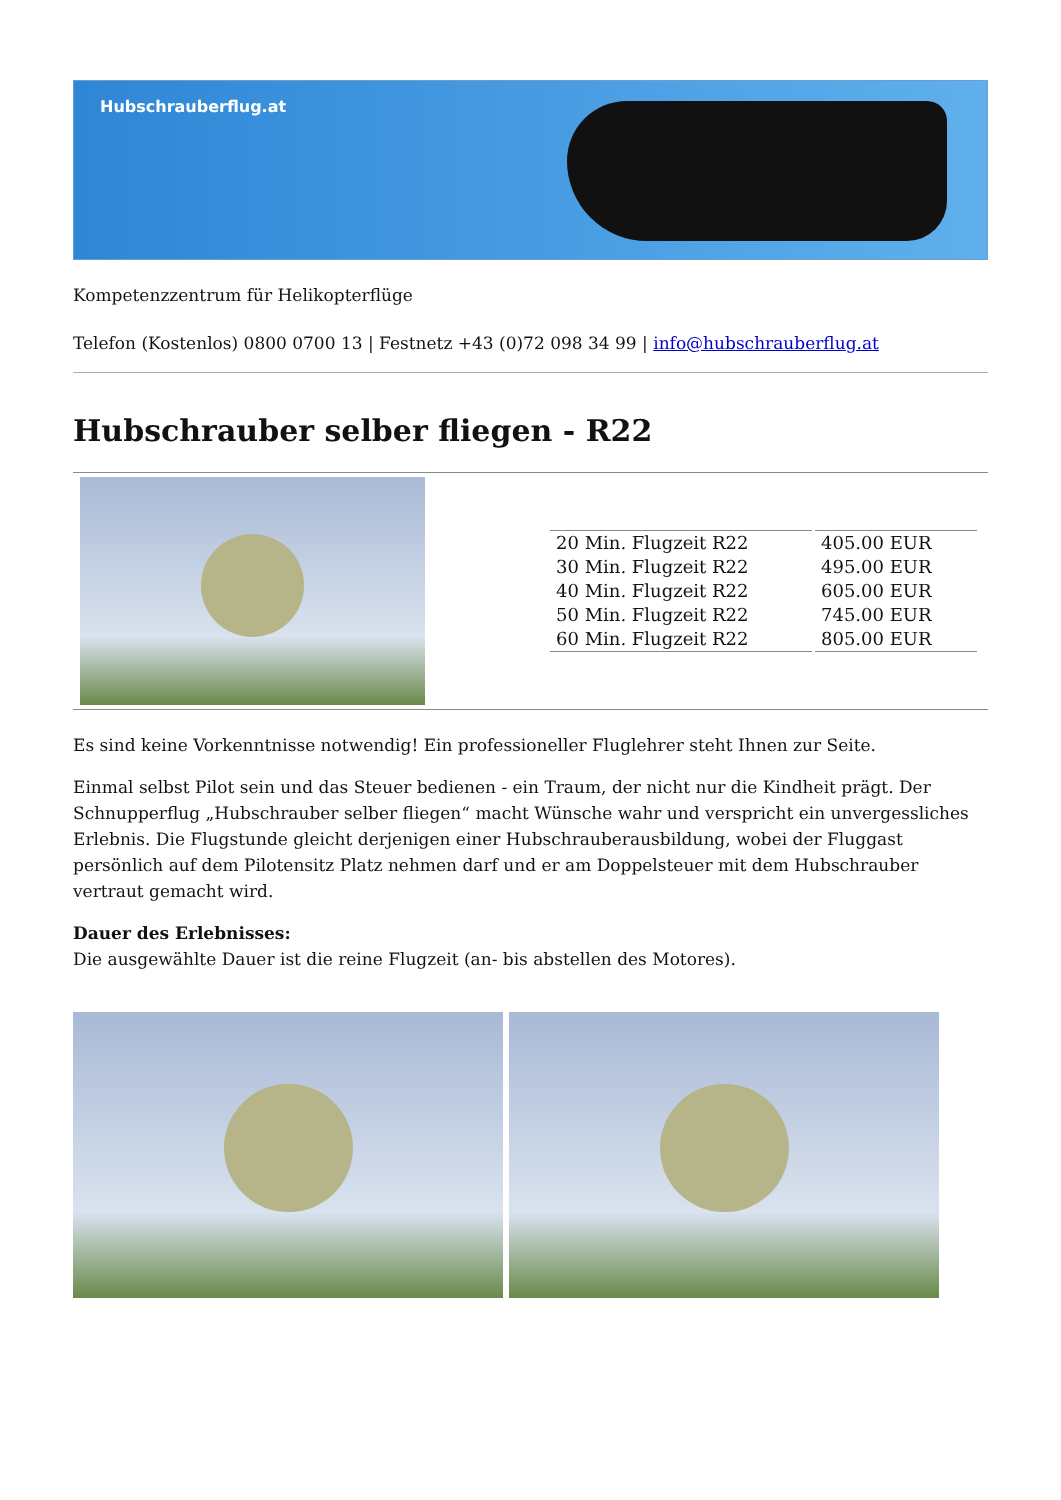Hubschrauberflug.at
Kompetenzzentrum für Helikopterflüge
Telefon (Kostenlos) 0800 0700 13 | Festnetz +43 (0)72 098 34 99 | info@hubschrauberflug.at
Hubschrauber selber fliegen - R22
| 20 Min. Flugzeit R22 | 405.00 EUR |
| 30 Min. Flugzeit R22 | 495.00 EUR |
| 40 Min. Flugzeit R22 | 605.00 EUR |
| 50 Min. Flugzeit R22 | 745.00 EUR |
| 60 Min. Flugzeit R22 | 805.00 EUR |
Es sind keine Vorkenntnisse notwendig! Ein professioneller Fluglehrer steht Ihnen zur Seite.
Einmal selbst Pilot sein und das Steuer bedienen - ein Traum, der nicht nur die Kindheit prägt. Der Schnupperflug „Hubschrauber selber fliegen“ macht Wünsche wahr und verspricht ein unvergessliches Erlebnis. Die Flugstunde gleicht derjenigen einer Hubschrauberausbildung, wobei der Fluggast persönlich auf dem Pilotensitz Platz nehmen darf und er am Doppelsteuer mit dem Hubschrauber vertraut gemacht wird.
Dauer des Erlebnisses:
Die ausgewählte Dauer ist die reine Flugzeit (an- bis abstellen des Motores).